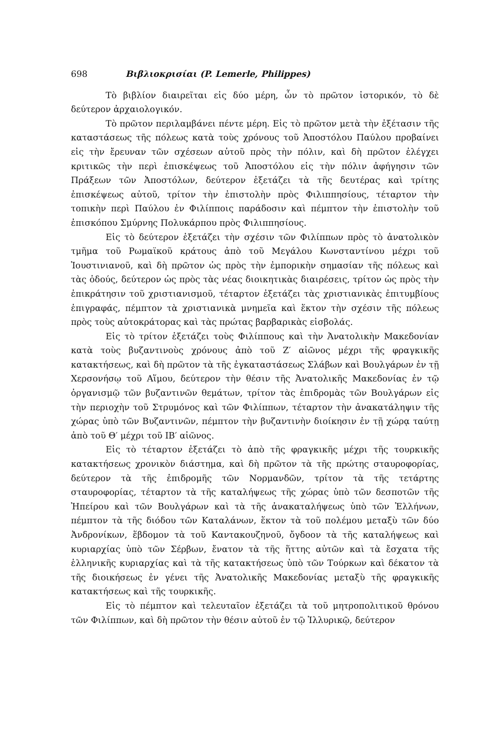698 Βιβλιοκρισίαι (P. Lemerle, Philippes)
Τὸ βιβλίον διαιρεῖται εἰς δύο μέρη, ὧν τὸ πρῶτον ἱστορικόν, τὸ δὲ δεύτερον ἀρχαιολογικόν.
Τὸ πρῶτον περιλαμβάνει πέντε μέρη. Εἰς τὸ πρῶτον μετὰ τὴν ἐξέτασιν τῆς καταστάσεως τῆς πόλεως κατὰ τοὺς χρόνους τοῦ Ἀποστόλου Παύλου προβαίνει εἰς τὴν ἔρευναν τῶν σχέσεων αὐτοῦ πρὸς τὴν πόλιν, καὶ δὴ πρῶτον ἐλέγχει κριτικῶς τὴν περὶ ἐπισκέψεως τοῦ Ἀποστόλου εἰς τὴν πόλιν ἀφήγησιν τῶν Πράξεων τῶν Ἀποστόλων, δεύτερον ἐξετάζει τὰ τῆς δευτέρας καὶ τρίτης ἐπισκέψεως αὐτοῦ, τρίτον τὴν ἐπιστολὴν πρὸς Φιλιππησίους, τέταρτον τὴν τοπικὴν περὶ Παύλου ἐν Φιλίπποις παράδοσιν καὶ πέμπτον τὴν ἐπιστολὴν τοῦ ἐπισκόπου Σμύρνης Πολυκάρπου πρὸς Φιλιππησίους.
Εἰς τὸ δεύτερον ἐξετάζει τὴν σχέσιν τῶν Φιλίππων πρὸς τὸ ἀνατολικὸν τμῆμα τοῦ Ρωμαϊκοῦ κράτους ἀπὸ τοῦ Μεγάλου Κωνσταντίνου μέχρι τοῦ Ἰουστινιανοῦ, καὶ δὴ πρῶτον ὡς πρὸς τὴν ἐμπορικὴν σημασίαν τῆς πόλεως καὶ τὰς ὁδούς, δεύτερον ὡς πρὸς τὰς νέας διοικητικὰς διαιρέσεις, τρίτον ὡς πρὸς τὴν ἐπικράτησιν τοῦ χριστιανισμοῦ, τέταρτον ἐξετάζει τὰς χριστιανικὰς ἐπιτυμβίους ἐπιγραφάς, πέμπτον τὰ χριστιανικὰ μνημεῖα καὶ ἕκτον τὴν σχέσιν τῆς πόλεως πρὸς τοὺς αὐτοκράτορας καὶ τὰς πρώτας βαρβαρικὰς εἰσβολάς.
Εἰς τὸ τρίτον ἐξετάζει τοὺς Φιλίππους καὶ τὴν Ἀνατολικὴν Μακεδονίαν κατὰ τοὺς βυζαντινοὺς χρόνους ἀπὸ τοῦ Ζ′ αἰῶνος μέχρι τῆς φραγκικῆς κατακτήσεως, καὶ δὴ πρῶτον τὰ τῆς ἐγκαταστάσεως Σλάβων καὶ Βουλγάρων ἐν τῇ Χερσονήσῳ τοῦ Αἵμου, δεύτερον τὴν θέσιν τῆς Ἀνατολικῆς Μακεδονίας ἐν τῷ ὀργανισμῷ τῶν βυζαντινῶν θεμάτων, τρίτον τὰς ἐπιδρομὰς τῶν Βουλγάρων εἰς τὴν περιοχὴν τοῦ Στρυμόνος καὶ τῶν Φιλίππων, τέταρτον τὴν ἀνακατάληψιν τῆς χώρας ὑπὸ τῶν Βυζαντινῶν, πέμπτον τὴν βυζαντινὴν διοίκησιν ἐν τῇ χώρᾳ ταύτῃ ἀπὸ τοῦ Θ′ μέχρι τοῦ ΙΒ′ αἰῶνος.
Εἰς τὸ τέταρτον ἐξετάζει τὸ ἀπὸ τῆς φραγκικῆς μέχρι τῆς τουρκικῆς κατακτήσεως χρονικὸν διάστημα, καὶ δὴ πρῶτον τὰ τῆς πρώτης σταυροφορίας, δεύτερον τὰ τῆς ἐπιδρομῆς τῶν Νορμανδῶν, τρίτον τὰ τῆς τετάρτης σταυροφορίας, τέταρτον τὰ τῆς καταλήψεως τῆς χώρας ὑπὸ τῶν δεσποτῶν τῆς Ἠπείρου καὶ τῶν Βουλγάρων καὶ τὰ τῆς ἀνακαταλήψεως ὑπὸ τῶν Ἑλλήνων, πέμπτον τὰ τῆς διόδου τῶν Καταλάνων, ἕκτον τὰ τοῦ πολέμου μεταξὺ τῶν δύο Ἀνδρονίκων, ἕβδομον τὰ τοῦ Καντακουζηνοῦ, ὄγδοον τὰ τῆς καταλήψεως καὶ κυριαρχίας ὑπὸ τῶν Σέρβων, ἔνατον τὰ τῆς ἥττης αὐτῶν καὶ τὰ ἔσχατα τῆς ἑλληνικῆς κυριαρχίας καὶ τὰ τῆς κατακτήσεως ὑπὸ τῶν Τούρκων καὶ δέκατον τὰ τῆς διοικήσεως ἐν γένει τῆς Ἀνατολικῆς Μακεδονίας μεταξὺ τῆς φραγκικῆς κατακτήσεως καὶ τῆς τουρκικῆς.
Εἰς τὸ πέμπτον καὶ τελευταῖον ἐξετάζει τὰ τοῦ μητροπολιτικοῦ θρόνου τῶν Φιλίππων, καὶ δὴ πρῶτον τὴν θέσιν αὐτοῦ ἐν τῷ Ἰλλυρικῷ, δεύτερον